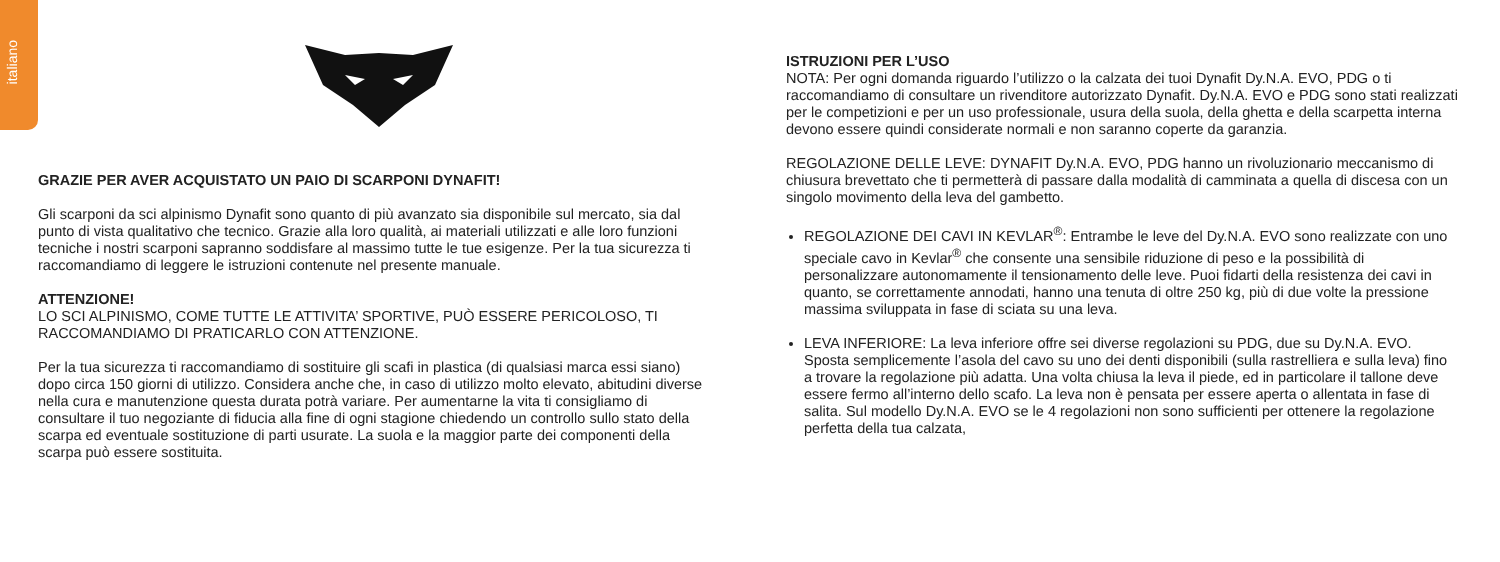italiano
GRAZIE PER AVER ACQUISTATO UN PAIO DI SCARPONI DYNAFIT!
Gli scarponi da sci alpinismo Dynafit sono quanto di più avanzato sia disponibile sul mercato, sia dal punto di vista qualitativo che tecnico. Grazie alla loro qualità, ai materiali utilizzati e alle loro funzioni tecniche i nostri scarponi sapranno soddisfare al massimo tutte le tue esigenze. Per la tua sicurezza ti raccomandiamo di leggere le istruzioni contenute nel presente manuale.
ATTENZIONE!
LO SCI ALPINISMO, COME TUTTE LE ATTIVITA’ SPORTIVE, PUÒ ESSERE PERICOLOSO, TI RACCOMANDIAMO DI PRATICARLO CON ATTENZIONE.
Per la tua sicurezza ti raccomandiamo di sostituire gli scafi in plastica (di qualsiasi marca essi siano) dopo circa 150 giorni di utilizzo. Considera anche che, in caso di utilizzo molto elevato, abitudini diverse nella cura e manutenzione questa durata potrà variare. Per aumentarne la vita ti consigliamo di consultare il tuo negoziante di fiducia alla fine di ogni stagione chiedendo un controllo sullo stato della scarpa ed eventuale sostituzione di parti usurate. La suola e la maggior parte dei componenti della scarpa può essere sostituita.
ISTRUZIONI PER L’USO
NOTA: Per ogni domanda riguardo l’utilizzo o la calzata dei tuoi Dynafit Dy.N.A. EVO, PDG o ti raccomandiamo di consultare un rivenditore autorizzato Dynafit. Dy.N.A. EVO e PDG sono stati realizzati per le competizioni e per un uso professionale, usura della suola, della ghetta e della scarpetta interna devono essere quindi considerate normali e non saranno coperte da garanzia.
REGOLAZIONE DELLE LEVE: DYNAFIT Dy.N.A. EVO, PDG hanno un rivoluzionario meccanismo di chiusura brevettato che ti permetterà di passare dalla modalità di camminata a quella di discesa con un singolo movimento della leva del gambetto.
REGOLAZIONE DEI CAVI IN KEVLAR<sup>®</sup>: Entrambe le leve del Dy.N.A. EVO sono realizzate con uno speciale cavo in Kevlar<sup>®</sup> che consente una sensibile riduzione di peso e la possibilità di personalizzare autonomamente il tensionamento delle leve. Puoi fidarti della resistenza dei cavi in quanto, se correttamente annodati, hanno una tenuta di oltre 250 kg, più di due volte la pressione massima sviluppata in fase di sciata su una leva.
LEVA INFERIORE: La leva inferiore offre sei diverse regolazioni su PDG, due su Dy.N.A. EVO. Sposta semplicemente l’asola del cavo su uno dei denti disponibili (sulla rastrelliera e sulla leva) fino a trovare la regolazione più adatta. Una volta chiusa la leva il piede, ed in particolare il tallone deve essere fermo all’interno dello scafo. La leva non è pensata per essere aperta o allentata in fase di salita. Sul modello Dy.N.A. EVO se le 4 regolazioni non sono sufficienti per ottenere la regolazione perfetta della tua calzata,